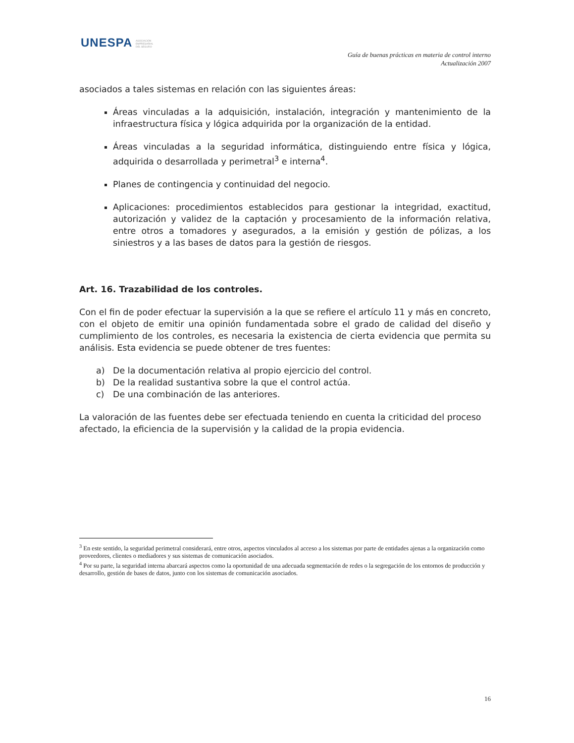UNESPA ASOCIACIÓN EMPRESARIAL DEL SEGURO
Guía de buenas prácticas en materia de control interno
Actualización 2007
asociados a tales sistemas en relación con las siguientes áreas:
Áreas vinculadas a la adquisición, instalación, integración y mantenimiento de la infraestructura física y lógica adquirida por la organización de la entidad.
Áreas vinculadas a la seguridad informática, distinguiendo entre física y lógica, adquirida o desarrollada y perimetral<sup>3</sup> e interna<sup>4</sup>.
Planes de contingencia y continuidad del negocio.
Aplicaciones: procedimientos establecidos para gestionar la integridad, exactitud, autorización y validez de la captación y procesamiento de la información relativa, entre otros a tomadores y asegurados, a la emisión y gestión de pólizas, a los siniestros y a las bases de datos para la gestión de riesgos.
Art. 16. Trazabilidad de los controles.
Con el fin de poder efectuar la supervisión a la que se refiere el artículo 11 y más en concreto, con el objeto de emitir una opinión fundamentada sobre el grado de calidad del diseño y cumplimiento de los controles, es necesaria la existencia de cierta evidencia que permita su análisis. Esta evidencia se puede obtener de tres fuentes:
a) De la documentación relativa al propio ejercicio del control.
b) De la realidad sustantiva sobre la que el control actúa.
c) De una combinación de las anteriores.
La valoración de las fuentes debe ser efectuada teniendo en cuenta la criticidad del proceso afectado, la eficiencia de la supervisión y la calidad de la propia evidencia.
<sup>3</sup> En este sentido, la seguridad perimetral considerará, entre otros, aspectos vinculados al acceso a los sistemas por parte de entidades ajenas a la organización como proveedores, clientes o mediadores y sus sistemas de comunicación asociados.
<sup>4</sup> Por su parte, la seguridad interna abarcará aspectos como la oportunidad de una adecuada segmentación de redes o la segregación de los entornos de producción y desarrollo, gestión de bases de datos, junto con los sistemas de comunicación asociados.
16